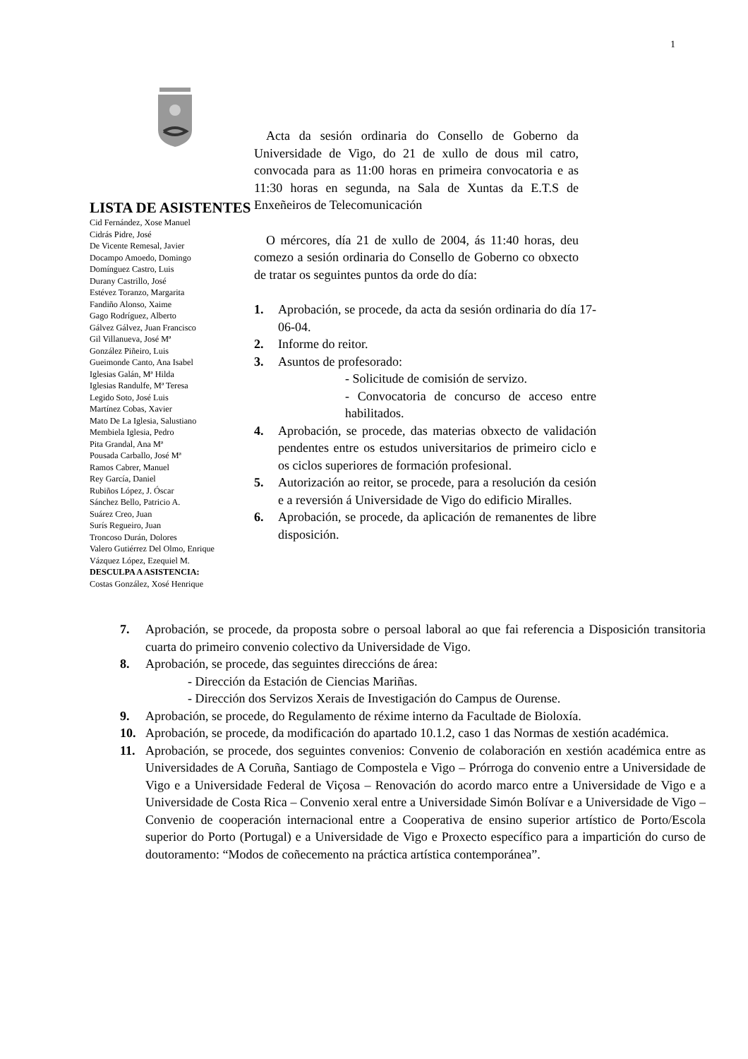1
LISTA DE ASISTENTES
Cid Fernández, Xose Manuel
Cidrás Pidre, José
De Vicente Remesal, Javier
Docampo Amoedo, Domingo
Domínguez Castro, Luis
Durany Castrillo, José
Estévez Toranzo, Margarita
Fandiño Alonso, Xaime
Gago Rodríguez, Alberto
Gálvez Gálvez, Juan Francisco
Gil Villanueva, José Mª
González Piñeiro, Luis
Gueimonde Canto, Ana Isabel
Iglesias Galán, Mª Hilda
Iglesias Randulfe, Mª Teresa
Legido Soto, José Luis
Martínez Cobas, Xavier
Mato De La Iglesia, Salustiano
Membiela Iglesia, Pedro
Pita Grandal, Ana Mª
Pousada Carballo, José Mª
Ramos Cabrer, Manuel
Rey García, Daniel
Rubiños López, J. Óscar
Sánchez Bello, Patricio A.
Suárez Creo, Juan
Surís Regueiro, Juan
Troncoso Durán, Dolores
Valero Gutiérrez Del Olmo, Enrique
Vázquez López, Ezequiel M.
DESCULPA A ASISTENCIA:
Costas González, Xosé Henrique
Acta da sesión ordinaria do Consello de Goberno da Universidade de Vigo, do 21 de xullo de dous mil catro, convocada para as 11:00 horas en primeira convocatoria e as 11:30 horas en segunda, na Sala de Xuntas da E.T.S de Enxeñeiros de Telecomunicación
O mércores, día 21 de xullo de 2004, ás 11:40 horas, deu comezo a sesión ordinaria do Consello de Goberno co obxecto de tratar os seguintes puntos da orde do día:
1. Aprobación, se procede, da acta da sesión ordinaria do día 17-06-04.
2. Informe do reitor.
3. Asuntos de profesorado:
- Solicitude de comisión de servizo.
- Convocatoria de concurso de acceso entre habilitados.
4. Aprobación, se procede, das materias obxecto de validación pendentes entre os estudos universitarios de primeiro ciclo e os ciclos superiores de formación profesional.
5. Autorización ao reitor, se procede, para a resolución da cesión e a reversión á Universidade de Vigo do edificio Miralles.
6. Aprobación, se procede, da aplicación de remanentes de libre disposición.
7. Aprobación, se procede, da proposta sobre o persoal laboral ao que fai referencia a Disposición transitoria cuarta do primeiro convenio colectivo da Universidade de Vigo.
8. Aprobación, se procede, das seguintes direccións de área:
- Dirección da Estación de Ciencias Mariñas.
- Dirección dos Servizos Xerais de Investigación do Campus de Ourense.
9. Aprobación, se procede, do Regulamento de réxime interno da Facultade de Bioloxía.
10. Aprobación, se procede, da modificación do apartado 10.1.2, caso 1 das Normas de xestión académica.
11. Aprobación, se procede, dos seguintes convenios: Convenio de colaboración en xestión académica entre as Universidades de A Coruña, Santiago de Compostela e Vigo – Prórroga do convenio entre a Universidade de Vigo e a Universidade Federal de Viçosa – Renovación do acordo marco entre a Universidade de Vigo e a Universidade de Costa Rica – Convenio xeral entre a Universidade Simón Bolívar e a Universidade de Vigo – Convenio de cooperación internacional entre a Cooperativa de ensino superior artístico de Porto/Escola superior do Porto (Portugal) e a Universidade de Vigo e Proxecto específico para a impartición do curso de doutoramento: “Modos de coñecemento na práctica artística contemporánea”.